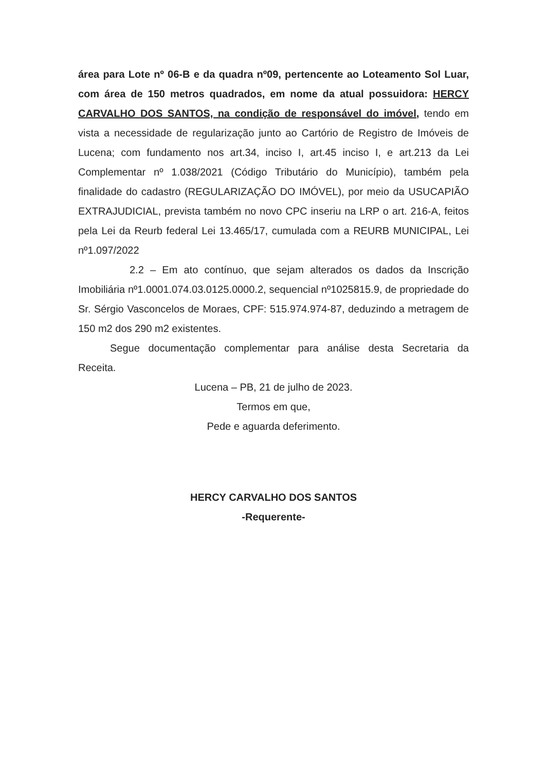área para Lote nº 06-B e da quadra nº09, pertencente ao Loteamento Sol Luar, com área de 150 metros quadrados, em nome da atual possuidora: HERCY CARVALHO DOS SANTOS, na condição de responsável do imóvel, tendo em vista a necessidade de regularização junto ao Cartório de Registro de Imóveis de Lucena; com fundamento nos art.34, inciso I, art.45 inciso I, e art.213 da Lei Complementar nº 1.038/2021 (Código Tributário do Município), também pela finalidade do cadastro (REGULARIZAÇÃO DO IMÓVEL), por meio da USUCAPIÃO EXTRAJUDICIAL, prevista também no novo CPC inseriu na LRP o art. 216-A, feitos pela Lei da Reurb federal Lei 13.465/17, cumulada com a REURB MUNICIPAL, Lei nº1.097/2022
2.2 – Em ato contínuo, que sejam alterados os dados da Inscrição Imobiliária nº1.0001.074.03.0125.0000.2, sequencial nº1025815.9, de propriedade do Sr. Sérgio Vasconcelos de Moraes, CPF: 515.974.974-87, deduzindo a metragem de 150 m2 dos 290 m2 existentes.
Segue documentação complementar para análise desta Secretaria da Receita.
Lucena – PB, 21 de julho de 2023.
Termos em que,
Pede e aguarda deferimento.
HERCY CARVALHO DOS SANTOS
-Requerente-